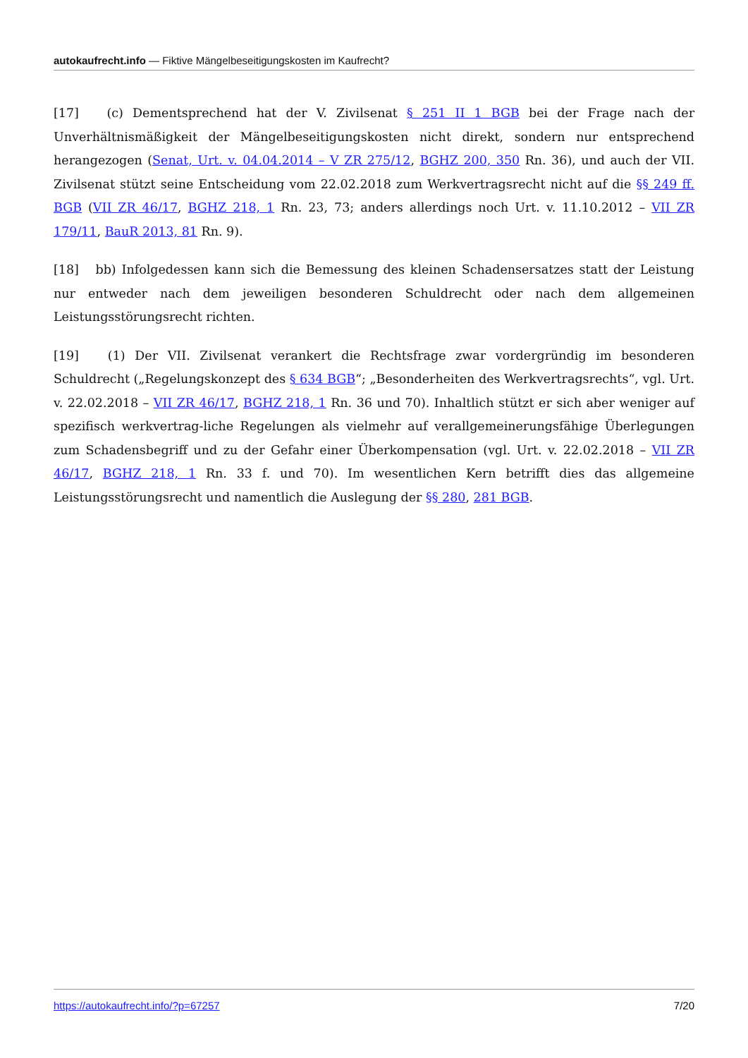autokaufrecht.info — Fiktive Mängelbeseitigungskosten im Kaufrecht?
[17] (c) Dementsprechend hat der V. Zivilsenat § 251 II 1 BGB bei der Frage nach der Unverhältnismäßigkeit der Mängelbeseitigungskosten nicht direkt, sondern nur entsprechend herangezogen (Senat, Urt. v. 04.04.2014 – V ZR 275/12, BGHZ 200, 350 Rn. 36), und auch der VII. Zivilsenat stützt seine Entscheidung vom 22.02.2018 zum Werkvertragsrecht nicht auf die §§ 249 ff. BGB (VII ZR 46/17, BGHZ 218, 1 Rn. 23, 73; anders allerdings noch Urt. v. 11.10.2012 – VII ZR 179/11, BauR 2013, 81 Rn. 9).
[18] bb) Infolgedessen kann sich die Bemessung des kleinen Schadensersatzes statt der Leistung nur entweder nach dem jeweiligen besonderen Schuldrecht oder nach dem allgemeinen Leistungsstörungsrecht richten.
[19] (1) Der VII. Zivilsenat verankert die Rechtsfrage zwar vordergründig im besonderen Schuldrecht („Regelungskonzept des § 634 BGB“; „Besonderheiten des Werkvertragsrechts“, vgl. Urt. v. 22.02.2018 – VII ZR 46/17, BGHZ 218, 1 Rn. 36 und 70). Inhaltlich stützt er sich aber weniger auf spezifisch werkvertrag-liche Regelungen als vielmehr auf verallgemeinerungsfähige Überlegungen zum Schadensbegriff und zu der Gefahr einer Überkompensation (vgl. Urt. v. 22.02.2018 – VII ZR 46/17, BGHZ 218, 1 Rn. 33 f. und 70). Im wesentlichen Kern betrifft dies das allgemeine Leistungsstörungsrecht und namentlich die Auslegung der §§ 280, 281 BGB.
https://autokaufrecht.info/?p=67257 7/20